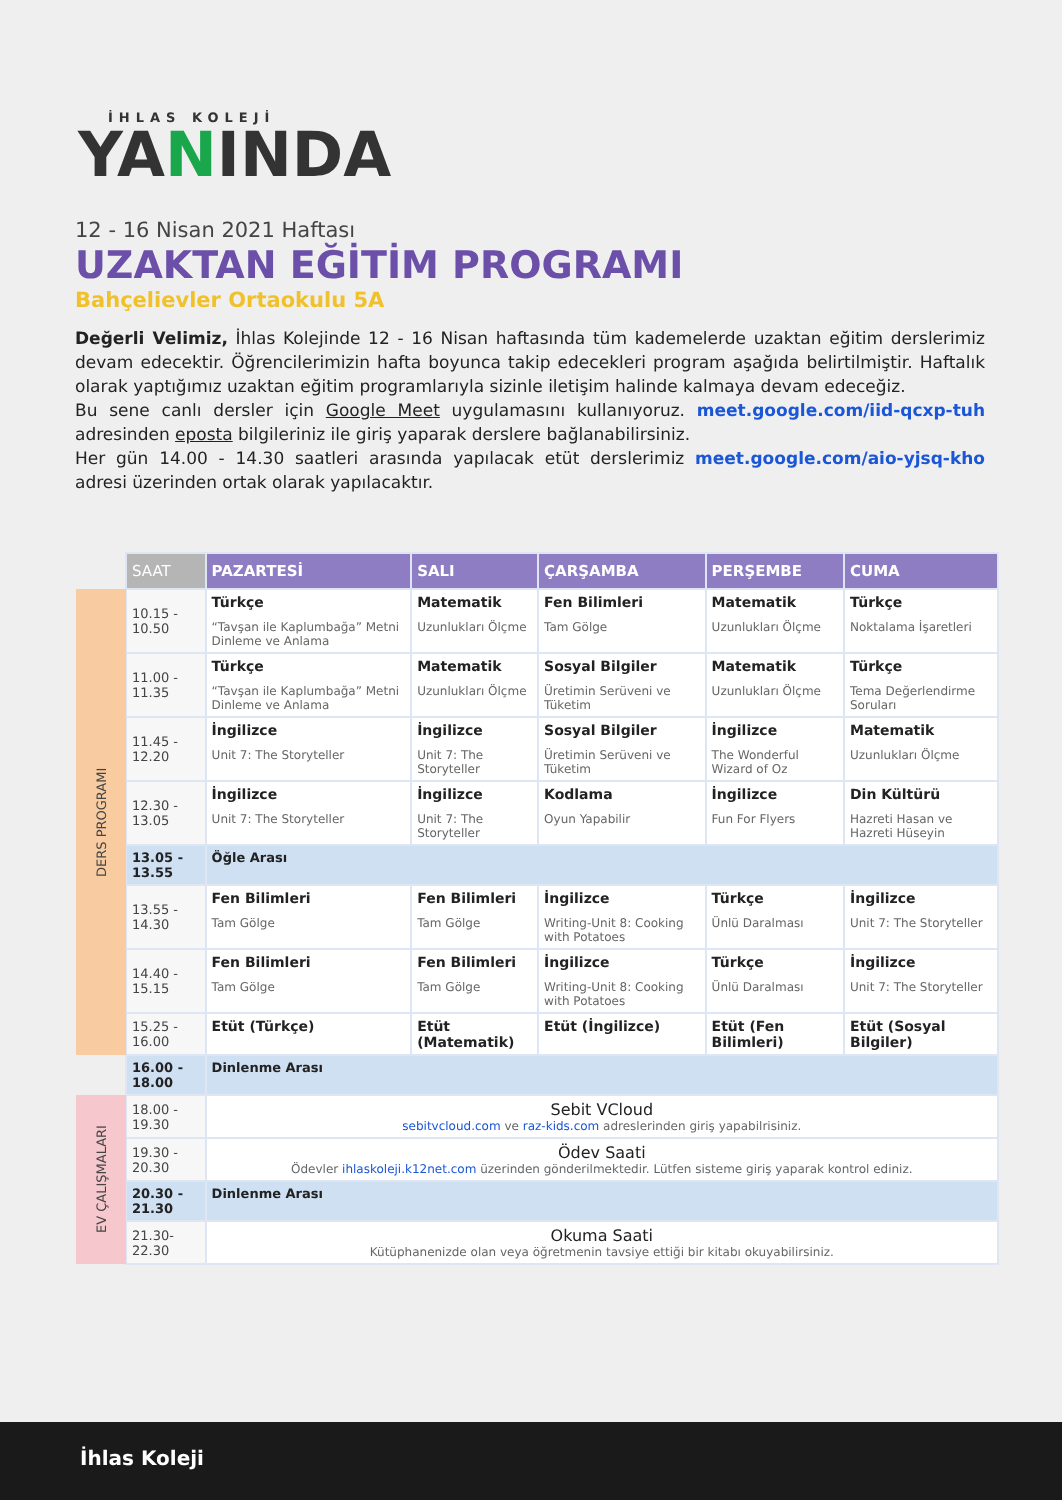İHLAS KOLEJİ
YANINDA
12 - 16 Nisan 2021 Haftası
UZAKTAN EĞİTİM PROGRAMI
Bahçelievler Ortaokulu 5A
Değerli Velimiz, İhlas Kolejinde 12 - 16 Nisan haftasında tüm kademelerde uzaktan eğitim derslerimiz devam edecektir. Öğrencilerimizin hafta boyunca takip edecekleri program aşağıda belirtilmiştir. Haftalık olarak yaptığımız uzaktan eğitim programlarıyla sizinle iletişim halinde kalmaya devam edeceğiz.
Bu sene canlı dersler için Google Meet uygulamasını kullanıyoruz. meet.google.com/iid-qcxp-tuh adresinden eposta bilgileriniz ile giriş yaparak derslere bağlanabilirsiniz.
Her gün 14.00 - 14.30 saatleri arasında yapılacak etüt derslerimiz meet.google.com/aio-yjsq-kho adresi üzerinden ortak olarak yapılacaktır.
| | SAAT | PAZARTESİ | SALI | ÇARŞAMBA | PERŞEMBE | CUMA |
| --- | --- | --- | --- | --- | --- | --- |
| DERS PROGRAMI | 10.15 - 10.50 | Türkçe “Tavşan ile Kaplumbağa” Metni Dinleme ve Anlama | Matematik Uzunlukları Ölçme | Fen Bilimleri Tam Gölge | Matematik Uzunlukları Ölçme | Türkçe Noktalama İşaretleri |
| | 11.00 - 11.35 | Türkçe “Tavşan ile Kaplumbağa” Metni Dinleme ve Anlama | Matematik Uzunlukları Ölçme | Sosyal Bilgiler Üretimin Serüveni ve Tüketim | Matematik Uzunlukları Ölçme | Türkçe Tema Değerlendirme Soruları |
| | 11.45 - 12.20 | İngilizce Unit 7: The Storyteller | İngilizce Unit 7: The Storyteller | Sosyal Bilgiler Üretimin Serüveni ve Tüketim | İngilizce The Wonderful Wizard of Oz | Matematik Uzunlukları Ölçme |
| | 12.30 - 13.05 | İngilizce Unit 7: The Storyteller | İngilizce Unit 7: The Storyteller | Kodlama Oyun Yapabilir | İngilizce Fun For Flyers | Din Kültürü Hazreti Hasan ve Hazreti Hüseyin |
| | 13.05 - 13.55 | Öğle Arası | | | | |
| | 13.55 - 14.30 | Fen Bilimleri Tam Gölge | Fen Bilimleri Tam Gölge | İngilizce Writing-Unit 8: Cooking with Potatoes | Türkçe Ünlü Daralması | İngilizce Unit 7: The Storyteller |
| | 14.40 - 15.15 | Fen Bilimleri Tam Gölge | Fen Bilimleri Tam Gölge | İngilizce Writing-Unit 8: Cooking with Potatoes | Türkçe Ünlü Daralması | İngilizce Unit 7: The Storyteller |
| | 15.25 - 16.00 | Etüt (Türkçe) | Etüt (Matematik) | Etüt (İngilizce) | Etüt (Fen Bilimleri) | Etüt (Sosyal Bilgiler) |
| | 16.00 - 18.00 | Dinlenme Arası | | | | |
| EV ÇALIŞMALARI | 18.00 - 19.30 | Sebit VCloud sebitvcloud.com ve raz-kids.com adreslerinden giriş yapabilrisiniz. | | | | |
| | 19.30 - 20.30 | Ödev Saati Ödevler ihlaskoleji.k12net.com üzerinden gönderilmektedir. Lütfen sisteme giriş yaparak kontrol ediniz. | | | | |
| | 20.30 - 21.30 | Dinlenme Arası | | | | |
| | 21.30-22.30 | Okuma Saati Kütüphanenizde olan veya öğretmenin tavsiye ettiği bir kitabı okuyabilirsiniz. | | | | |
İhlas Koleji